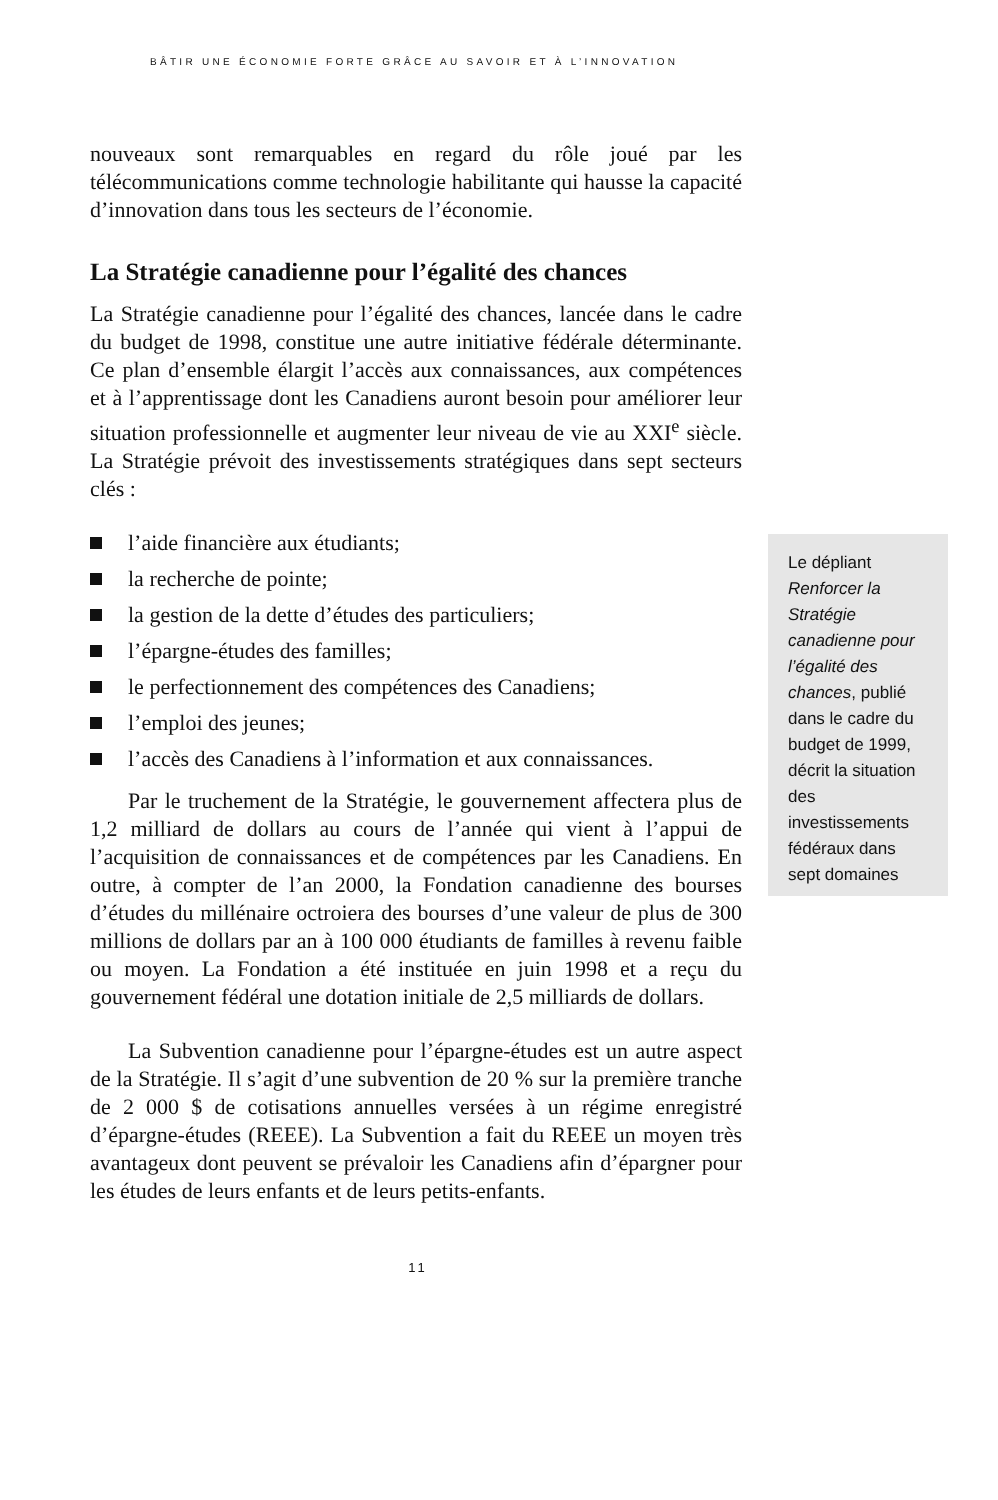BÂTIR UNE ÉCONOMIE FORTE GRÂCE AU SAVOIR ET À L’INNOVATION
nouveaux sont remarquables en regard du rôle joué par les télécommunications comme technologie habilitante qui hausse la capacité d’innovation dans tous les secteurs de l’économie.
La Stratégie canadienne pour l’égalité des chances
La Stratégie canadienne pour l’égalité des chances, lancée dans le cadre du budget de 1998, constitue une autre initiative fédérale déterminante. Ce plan d’ensemble élargit l’accès aux connaissances, aux compétences et à l’apprentissage dont les Canadiens auront besoin pour améliorer leur situation professionnelle et augmenter leur niveau de vie au XXI<sup>e</sup> siècle. La Stratégie prévoit des investissements stratégiques dans sept secteurs clés :
l’aide financière aux étudiants;
la recherche de pointe;
la gestion de la dette d’études des particuliers;
l’épargne-études des familles;
le perfectionnement des compétences des Canadiens;
l’emploi des jeunes;
l’accès des Canadiens à l’information et aux connaissances.
Par le truchement de la Stratégie, le gouvernement affectera plus de 1,2 milliard de dollars au cours de l’année qui vient à l’appui de l’acquisition de connaissances et de compétences par les Canadiens. En outre, à compter de l’an 2000, la Fondation canadienne des bourses d’études du millénaire octroiera des bourses d’une valeur de plus de 300 millions de dollars par an à 100 000 étudiants de familles à revenu faible ou moyen. La Fondation a été instituée en juin 1998 et a reçu du gouvernement fédéral une dotation initiale de 2,5 milliards de dollars.
La Subvention canadienne pour l’épargne-études est un autre aspect de la Stratégie. Il s’agit d’une subvention de 20 % sur la première tranche de 2 000 $ de cotisations annuelles versées à un régime enregistré d’épargne-études (REEE). La Subvention a fait du REEE un moyen très avantageux dont peuvent se prévaloir les Canadiens afin d’épargner pour les études de leurs enfants et de leurs petits-enfants.
Le dépliant Renforcer la Stratégie canadienne pour l’égalité des chances, publié dans le cadre du budget de 1999, décrit la situation des investissements fédéraux dans sept domaines
11